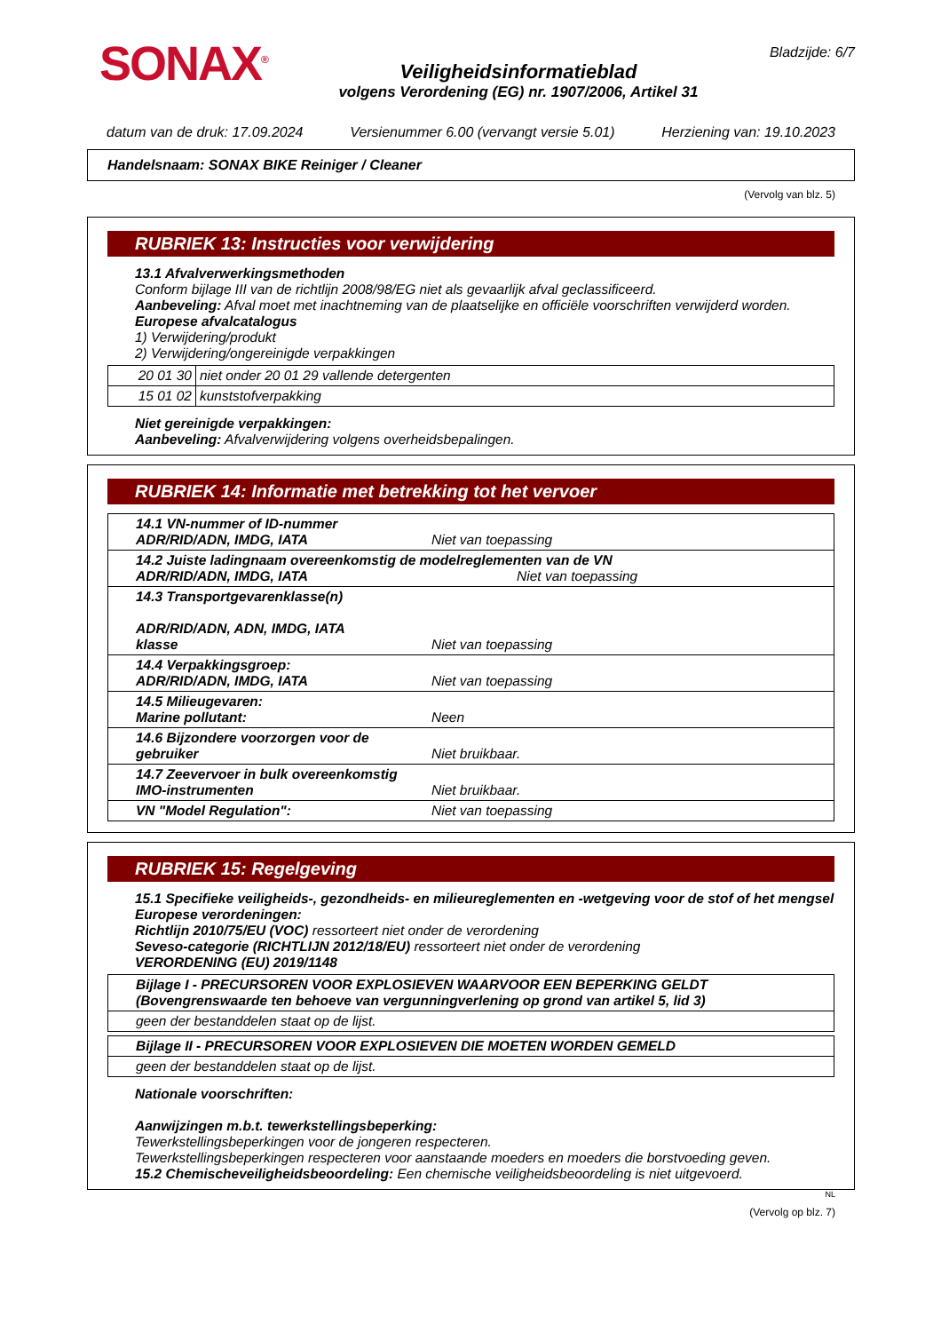SONAX<sup>®</sup>
Veiligheidsinformatieblad
volgens Verordening (EG) nr. 1907/2006, Artikel 31
Bladzijde: 6/7
datum van de druk: 17.09.2024 Versienummer 6.00 (vervangt versie 5.01) Herziening van: 19.10.2023
Handelsnaam: SONAX BIKE Reiniger / Cleaner
(Vervolg van blz. 5)
RUBRIEK 13: Instructies voor verwijdering
13.1 Afvalverwerkingsmethoden
Conform bijlage III van de richtlijn 2008/98/EG niet als gevaarlijk afval geclassificeerd.
Aanbeveling: Afval moet met inachtneming van de plaatselijke en officiële voorschriften verwijderd worden.
Europese afvalcatalogus
1) Verwijdering/produkt
2) Verwijdering/ongereinigde verpakkingen
| 20 01 30 | niet onder 20 01 29 vallende detergenten |
| 15 01 02 | kunststofverpakking |
Niet gereinigde verpakkingen:
Aanbeveling: Afvalverwijdering volgens overheidsbepalingen.
RUBRIEK 14: Informatie met betrekking tot het vervoer
| 14.1 VN-nummer of ID-nummer ADR/RID/ADN, IMDG, IATA | Niet van toepassing |
| 14.2 Juiste ladingnaam overeenkomstig de modelreglementen van de VN ADR/RID/ADN, IMDG, IATA Niet van toepassing | |
| 14.3 Transportgevarenklasse(n) ADR/RID/ADN, ADN, IMDG, IATA klasse | Niet van toepassing |
| 14.4 Verpakkingsgroep: ADR/RID/ADN, IMDG, IATA | Niet van toepassing |
| 14.5 Milieugevaren: Marine pollutant: | Neen |
| 14.6 Bijzondere voorzorgen voor de gebruiker | Niet bruikbaar. |
| 14.7 Zeevervoer in bulk overeenkomstig IMO-instrumenten | Niet bruikbaar. |
| VN "Model Regulation": | Niet van toepassing |
RUBRIEK 15: Regelgeving
15.1 Specifieke veiligheids-, gezondheids- en milieureglementen en -wetgeving voor de stof of het mengsel
Europese verordeningen:
Richtlijn 2010/75/EU (VOC) ressorteert niet onder de verordening
Seveso-categorie (RICHTLIJN 2012/18/EU) ressorteert niet onder de verordening
VERORDENING (EU) 2019/1148
| Bijlage I - PRECURSOREN VOOR EXPLOSIEVEN WAARVOOR EEN BEPERKING GELDT (Bovengrenswaarde ten behoeve van vergunningverlening op grond van artikel 5, lid 3) |
| geen der bestanddelen staat op de lijst. |
| Bijlage II - PRECURSOREN VOOR EXPLOSIEVEN DIE MOETEN WORDEN GEMELD |
| geen der bestanddelen staat op de lijst. |
Nationale voorschriften:
Aanwijzingen m.b.t. tewerkstellingsbeperking:
Tewerkstellingsbeperkingen voor de jongeren respecteren.
Tewerkstellingsbeperkingen respecteren voor aanstaande moeders en moeders die borstvoeding geven.
15.2 Chemischeveiligheidsbeoordeling: Een chemische veiligheidsbeoordeling is niet uitgevoerd.
NL
(Vervolg op blz. 7)